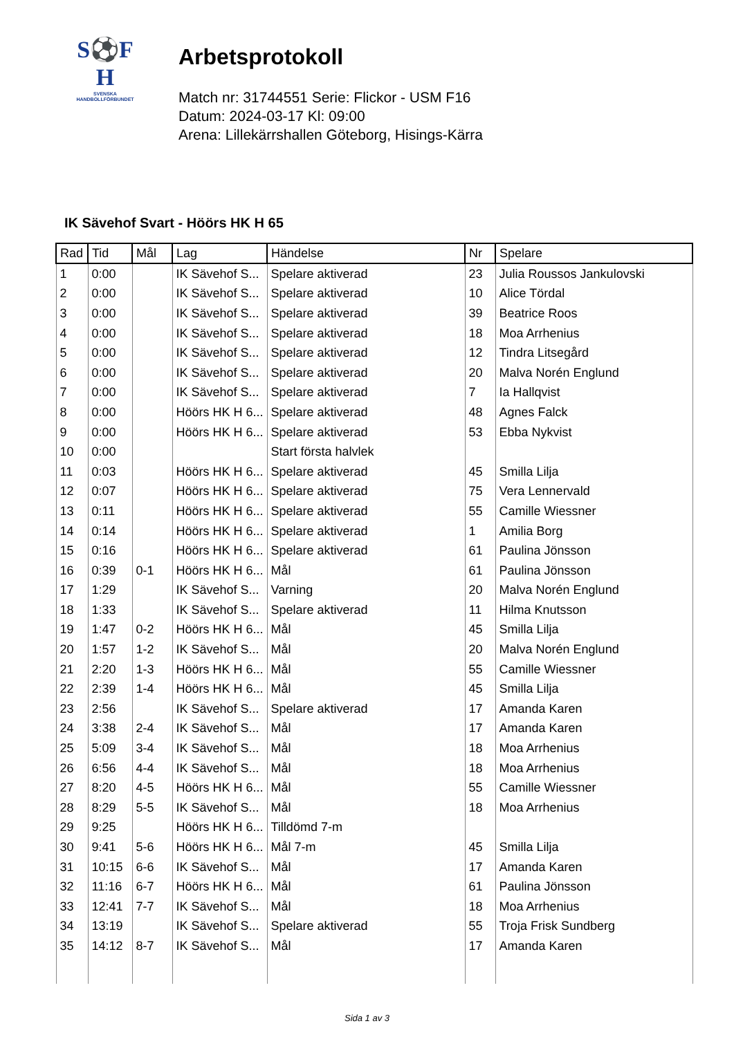S⚽F
H
SVENSKA
HANDBOLLFÖRBUNDET
Arbetsprotokoll
Match nr: 31744551 Serie: Flickor - USM F16
Datum: 2024-03-17 Kl: 09:00
Arena: Lillekärrshallen Göteborg, Hisings-Kärra
IK Sävehof Svart - Höörs HK H 65
| Rad | Tid | Mål | Lag | Händelse | Nr | Spelare |
| --- | --- | --- | --- | --- | --- | --- |
| 1 | 0:00 | | IK Sävehof S... | Spelare aktiverad | 23 | Julia Roussos Jankulovski |
| 2 | 0:00 | | IK Sävehof S... | Spelare aktiverad | 10 | Alice Tördal |
| 3 | 0:00 | | IK Sävehof S... | Spelare aktiverad | 39 | Beatrice Roos |
| 4 | 0:00 | | IK Sävehof S... | Spelare aktiverad | 18 | Moa Arrhenius |
| 5 | 0:00 | | IK Sävehof S... | Spelare aktiverad | 12 | Tindra Litsegård |
| 6 | 0:00 | | IK Sävehof S... | Spelare aktiverad | 20 | Malva Norén Englund |
| 7 | 0:00 | | IK Sävehof S... | Spelare aktiverad | 7 | Ia Hallqvist |
| 8 | 0:00 | | Höörs HK H 6... | Spelare aktiverad | 48 | Agnes Falck |
| 9 | 0:00 | | Höörs HK H 6... | Spelare aktiverad | 53 | Ebba Nykvist |
| 10 | 0:00 | | | Start första halvlek | | |
| 11 | 0:03 | | Höörs HK H 6... | Spelare aktiverad | 45 | Smilla Lilja |
| 12 | 0:07 | | Höörs HK H 6... | Spelare aktiverad | 75 | Vera Lennervald |
| 13 | 0:11 | | Höörs HK H 6... | Spelare aktiverad | 55 | Camille Wiessner |
| 14 | 0:14 | | Höörs HK H 6... | Spelare aktiverad | 1 | Amilia Borg |
| 15 | 0:16 | | Höörs HK H 6... | Spelare aktiverad | 61 | Paulina Jönsson |
| 16 | 0:39 | 0-1 | Höörs HK H 6... | Mål | 61 | Paulina Jönsson |
| 17 | 1:29 | | IK Sävehof S... | Varning | 20 | Malva Norén Englund |
| 18 | 1:33 | | IK Sävehof S... | Spelare aktiverad | 11 | Hilma Knutsson |
| 19 | 1:47 | 0-2 | Höörs HK H 6... | Mål | 45 | Smilla Lilja |
| 20 | 1:57 | 1-2 | IK Sävehof S... | Mål | 20 | Malva Norén Englund |
| 21 | 2:20 | 1-3 | Höörs HK H 6... | Mål | 55 | Camille Wiessner |
| 22 | 2:39 | 1-4 | Höörs HK H 6... | Mål | 45 | Smilla Lilja |
| 23 | 2:56 | | IK Sävehof S... | Spelare aktiverad | 17 | Amanda Karen |
| 24 | 3:38 | 2-4 | IK Sävehof S... | Mål | 17 | Amanda Karen |
| 25 | 5:09 | 3-4 | IK Sävehof S... | Mål | 18 | Moa Arrhenius |
| 26 | 6:56 | 4-4 | IK Sävehof S... | Mål | 18 | Moa Arrhenius |
| 27 | 8:20 | 4-5 | Höörs HK H 6... | Mål | 55 | Camille Wiessner |
| 28 | 8:29 | 5-5 | IK Sävehof S... | Mål | 18 | Moa Arrhenius |
| 29 | 9:25 | | Höörs HK H 6... | Tilldömd 7-m | | |
| 30 | 9:41 | 5-6 | Höörs HK H 6... | Mål 7-m | 45 | Smilla Lilja |
| 31 | 10:15 | 6-6 | IK Sävehof S... | Mål | 17 | Amanda Karen |
| 32 | 11:16 | 6-7 | Höörs HK H 6... | Mål | 61 | Paulina Jönsson |
| 33 | 12:41 | 7-7 | IK Sävehof S... | Mål | 18 | Moa Arrhenius |
| 34 | 13:19 | | IK Sävehof S... | Spelare aktiverad | 55 | Troja Frisk Sundberg |
| 35 | 14:12 | 8-7 | IK Sävehof S... | Mål | 17 | Amanda Karen |
Sida 1 av 3